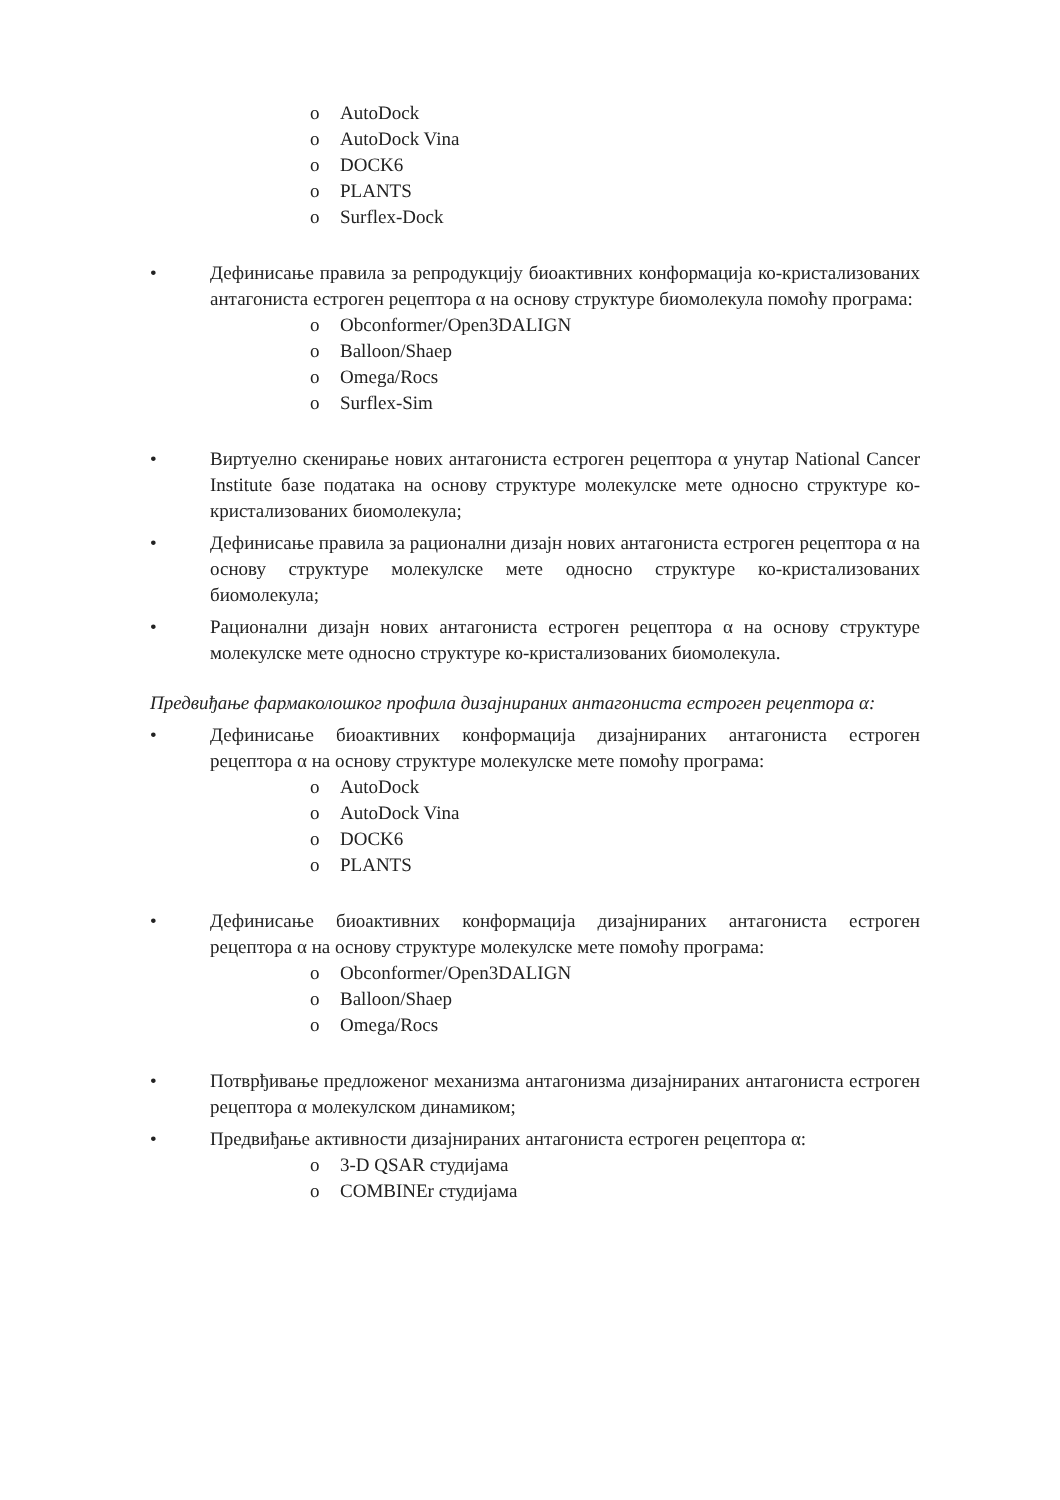o AutoDock
o AutoDock Vina
o DOCK6
o PLANTS
o Surflex-Dock
• Дефинисање правила за репродукцију биоактивних конформација ко-кристализованих антагониста естроген рецептора α на основу структуре биомолекула помоћу програма:
o Obconformer/Open3DALIGN
o Balloon/Shaep
o Omega/Rocs
o Surflex-Sim
• Виртуелно скенирање нових антагониста естроген рецептора α унутар National Cancer Institute базе података на основу структуре молекулске мете односно структуре ко-кристализованих биомолекула;
• Дефинисање правила за рационални дизајн нових антагониста естроген рецептора α на основу структуре молекулске мете односно структуре ко-кристализованих биомолекула;
• Рационални дизајн нових антагониста естроген рецептора α на основу структуре молекулске мете односно структуре ко-кристализованих биомолекула.
Предвиђање фармаколошког профила дизајнираних антагониста естроген рецептора α:
• Дефинисање биоактивних конформација дизајнираних антагониста естроген рецептора α на основу структуре молекулске мете помоћу програма:
o AutoDock
o AutoDock Vina
o DOCK6
o PLANTS
• Дефинисање биоактивних конформација дизајнираних антагониста естроген рецептора α на основу структуре молекулске мете помоћу програма:
o Obconformer/Open3DALIGN
o Balloon/Shaep
o Omega/Rocs
• Потврђивање предложеног механизма антагонизма дизајнираних антагониста естроген рецептора α молекулском динамиком;
• Предвиђање активности дизајнираних антагониста естроген рецептора α:
o 3-D QSAR студијама
o COMBINEr студијама